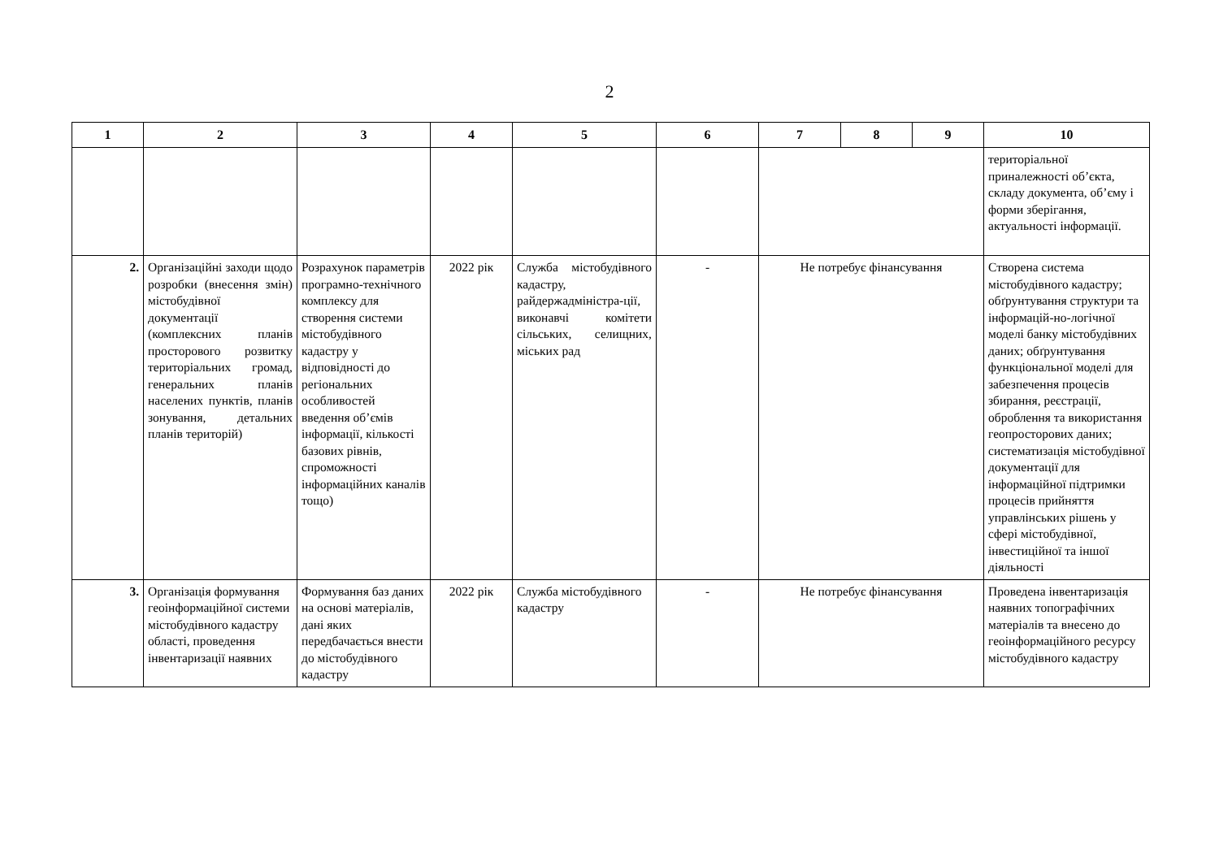2
| 1 | 2 | 3 | 4 | 5 | 6 | 7 | 8 | 9 | 10 |
| --- | --- | --- | --- | --- | --- | --- | --- | --- | --- |
| | | | | | | | | | територіальної приналежності об’єкта, складу документа, об’єму і форми зберігання, актуальності інформації. |
| 2. | Організаційні заходи щодо розробки (внесення змін) містобудівної документації (комплексних планів просторового розвитку територіальних громад, генеральних планів населених пунктів, планів зонування, детальних планів територій) | Розрахунок параметрів програмно-технічного комплексу для створення системи містобудівного кадастру у відповідності до регіональних особливостей введення об’ємів інформації, кількості базових рівнів, спроможності інформаційних каналів тощо) | 2022 рік | Служба містобудівного кадастру, райдержадміністра-ції, виконавчі комітети сільських, селищних, міських рад | - | Не потребує фінансування | | | Створена система містобудівного кадастру; обґрунтування структури та інформацій-но-логічної моделі банку містобудівних даних; обґрунтування функціональної моделі для забезпечення процесів збирання, реєстрації, оброблення та використання геопросторових даних; систематизація містобудівної документації для інформаційної підтримки процесів прийняття управлінських рішень у сфері містобудівної, інвестиційної та іншої діяльності |
| 3. | Організація формування геоінформаційної системи містобудівного кадастру області, проведення інвентаризації наявних | Формування баз даних на основі матеріалів, дані яких передбачається внести до містобудівного кадастру | 2022 рік | Служба містобудівного кадастру | - | Не потребує фінансування | | | Проведена інвентаризація наявних топографічних матеріалів та внесено до геоінформаційного ресурсу містобудівного кадастру |